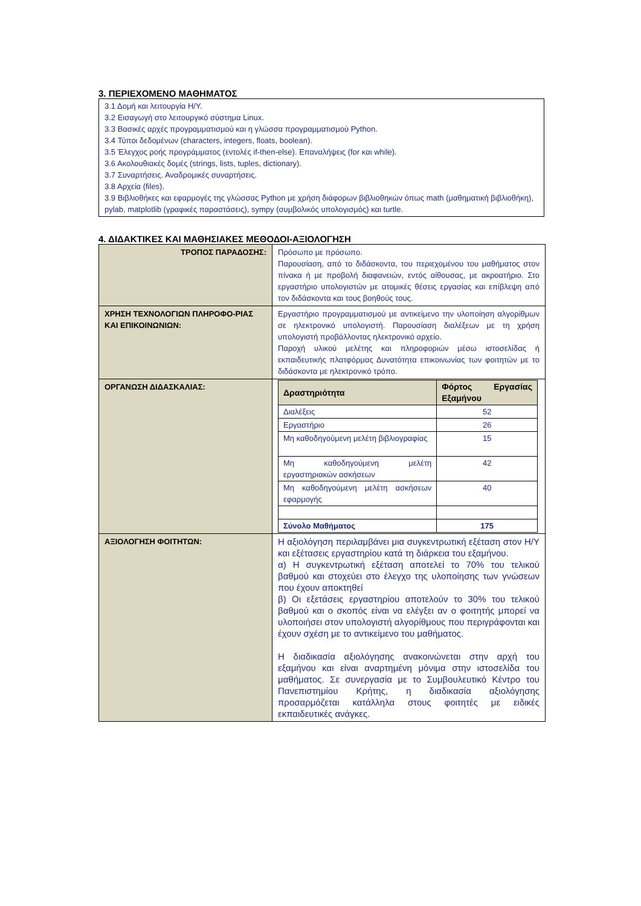3. ΠΕΡΙΕΧΟΜΕΝΟ ΜΑΘΗΜΑΤΟΣ
3.1 Δομή και λειτουργία Η/Υ.
3.2 Εισαγωγή στο λειτουργικό σύστημα Linux.
3.3 Βασικές αρχές προγραμματισμού και η γλώσσα προγραμματισμού Python.
3.4 Τύποι δεδομένων (characters, integers, floats, boolean).
3.5 Έλεγχος ροής προγράμματος (εντολές if-then-else). Επαναλήψεις (for και while).
3.6 Ακολουθιακές δομές (strings, lists, tuples, dictionary).
3.7 Συναρτήσεις. Αναδρομικές συναρτήσεις.
3.8 Αρχεία (files).
3.9 Βιβλιοθήκες και εφαρμογές της γλώσσας Python με χρήση διάφορων βιβλιοθηκών όπως math (μαθηματική βιβλιοθήκη), pylab, matplotlib (γραφικές παραστάσεις), sympy (συμβολικός υπολογισμός) και turtle.
4. ΔΙΔΑΚΤΙΚΕΣ ΚΑΙ ΜΑΘΗΣΙΑΚΕΣ ΜΕΘΟΔΟΙ-ΑΞΙΟΛΟΓΗΣΗ
| ΤΡΟΠΟΣ ΠΑΡΑΔΟΣΗΣ: | Πρόσωπο με πρόσωπο. Παρουσίαση, από το διδάσκοντα, του περιεχομένου του μαθήματος στον πίνακα ή με προβολή διαφανειών, εντός αίθουσας, με ακροατήριο. Στο εργαστήριο υπολογιστών με ατομικές θέσεις εργασίας και επίβλεψη από τον διδάσκοντα και τους βοηθούς τους. |
| ΧΡΗΣΗ ΤΕΧΝΟΛΟΓΙΩΝ ΠΛΗΡΟΦΟ-ΡΙΑΣ ΚΑΙ ΕΠΙΚΟΙΝΩΝΙΩΝ: | Εργαστήριο προγραμματισμού με αντικείμενο την υλοποίηση αλγορίθμων σε ηλεκτρονικό υπολογιστή. Παρουσίαση διαλέξεων με τη χρήση υπολογιστή προβάλλοντας ηλεκτρονικό αρχείο. Παροχή υλικού μελέτης και πληροφοριών μέσω ιστοσελίδας ή εκπαιδευτικής πλατφόρμας Δυνατότητα επικοινωνίας των φοιτητών με το διδάσκοντα με ηλεκτρονικό τρόπο. |
| ΟΡΓΑΝΩΣΗ ΔΙΔΑΣΚΑΛΙΑΣ: | / Δραστηριότητα / Φόρτος Εργασίας Εξαμήνου / / --- / --- / / Διαλέξεις / 52 / / Εργαστήριο / 26 / / Μη καθοδηγούμενη μελέτη βιβλιογραφίας / 15 / / Μη καθοδηγούμενη μελέτη εργαστηριακών ασκήσεων / 42 / / Μη καθοδηγούμενη μελέτη ασκήσεων εφαρμογής / 40 / / Σύνολο Μαθήματος / 175 / |
| ΑΞΙΟΛΟΓΗΣΗ ΦΟΙΤΗΤΩΝ: | Η αξιολόγηση περιλαμβάνει μια συγκεντρωτική εξέταση στον Η/Υ και εξέτασεις εργαστηρίου κατά τη διάρκεια του εξαμήνου. α) Η συγκεντρωτική εξέταση αποτελεί το 70% του τελικού βαθμού και στοχεύει στο έλεγχο της υλοποίησης των γνώσεων που έχουν αποκτηθεί β) Οι εξετάσεις εργαστηρίου αποτελούν το 30% του τελικού βαθμού και ο σκοπός είναι να ελέγξει αν ο φοιτητής μπορεί να υλοποιήσει στον υπολογιστή αλγορίθμους που περιγράφονται και έχουν σχέση με το αντικείμενο του μαθήματος. Η διαδικασία αξιολόγησης ανακοινώνεται στην αρχή του εξαμήνου και είναι αναρτημένη μόνιμα στην ιστοσελίδα του μαθήματος. Σε συνεργασία με το Συμβουλευτικό Κέντρο του Πανεπιστημίου Κρήτης, η διαδικασία αξιολόγησης προσαρμόζεται κατάλληλα στους φοιτητές με ειδικές εκπαιδευτικές ανάγκες. |